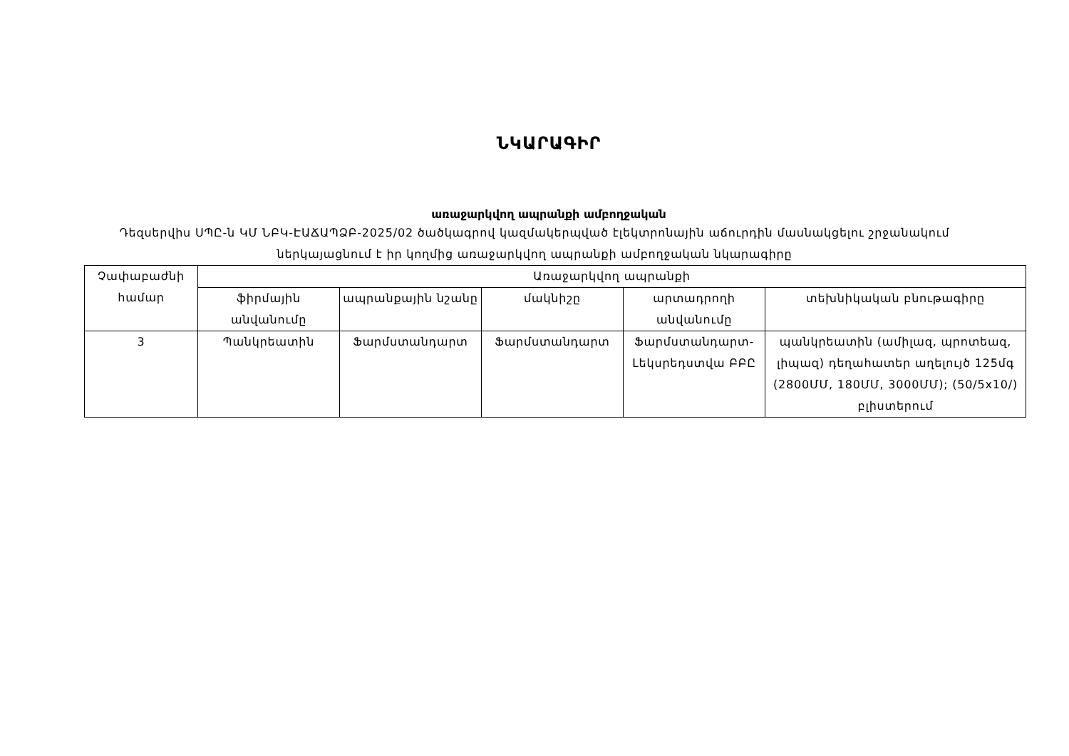ՆԿԱՐԱԳԻՐ
առաջարկվող ապրանքի ամբողջական
Դեզսերվիս ՍՊԸ-ն ԿՄ ՆԲԿ-ԷԱՃԱՊՁԲ-2025/02 ծածկագրով կազմակերպված էլեկտրոնային աճուրդին մասնակցելու շրջանակում ներկայացնում է իր կողմից առաջարկվող ապրանքի ամբողջական նկարագիրը
| Չափաբաժնի համար | Առաջարկվող ապրանքի | | | | |
| --- | --- | --- | --- | --- | --- |
| | ֆիրմային անվանումը | ապրանքային նշանը | մակնիշը | արտադրողի անվանումը | տեխնիկական բնութագիրը |
| 3 | Պանկրեատին | Ֆարմստանդարտ | Ֆարմստանդարտ | Ֆարմստանդարտ-Լեկսրեդստվա ԲԲԸ | պանկրեատին (ամիլազ, պրոտեազ, լիպազ) դեղահատեր աղելույծ 125մգ (2800ՄՄ, 180ՄՄ, 3000ՄՄ); (50/5x10/) բլիստերում |